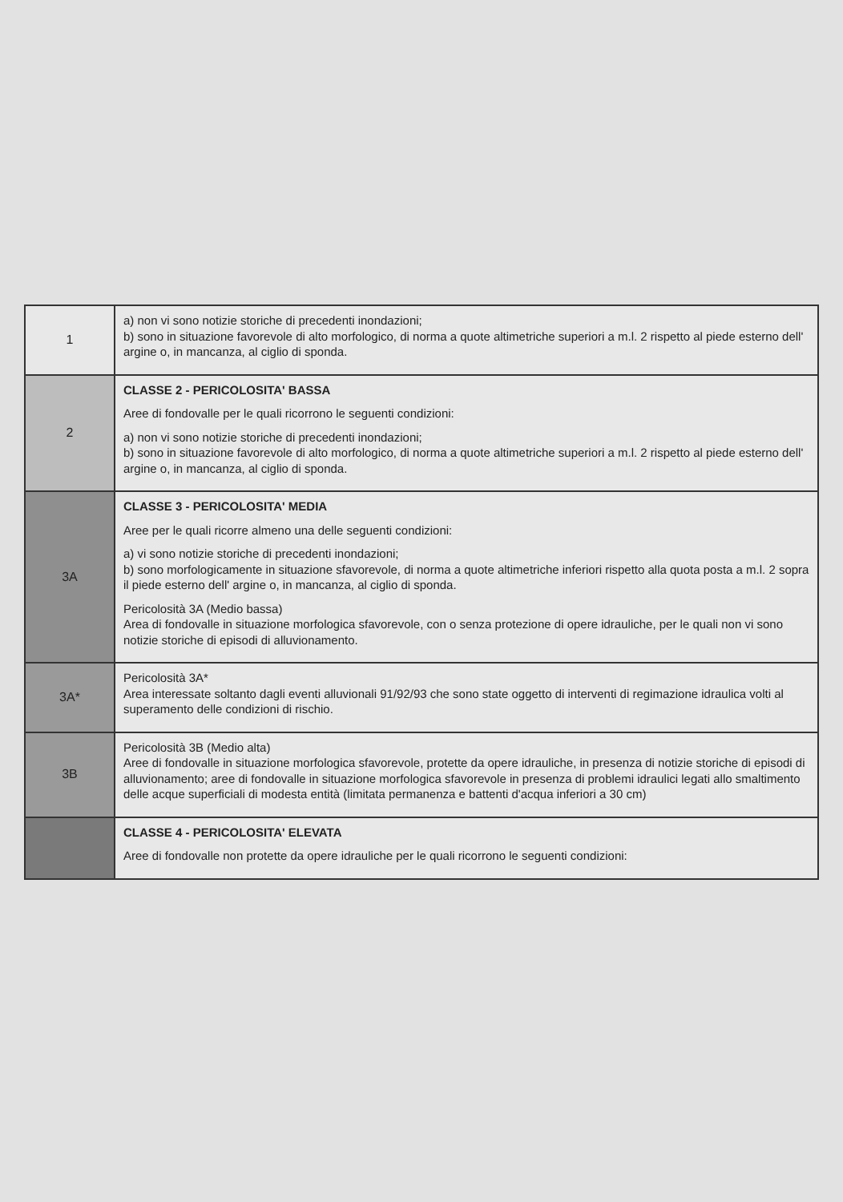| 1 | a) non vi sono notizie storiche di precedenti inondazioni; b) sono in situazione favorevole di alto morfologico, di norma a quote altimetriche superiori a m.l. 2 rispetto al piede esterno dell' argine o, in mancanza, al ciglio di sponda. |
| 2 | CLASSE 2 - PERICOLOSITA' BASSA Aree di fondovalle per le quali ricorrono le seguenti condizioni: a) non vi sono notizie storiche di precedenti inondazioni; b) sono in situazione favorevole di alto morfologico, di norma a quote altimetriche superiori a m.l. 2 rispetto al piede esterno dell' argine o, in mancanza, al ciglio di sponda. |
| 3A | CLASSE 3 - PERICOLOSITA' MEDIA Aree per le quali ricorre almeno una delle seguenti condizioni: a) vi sono notizie storiche di precedenti inondazioni; b) sono morfologicamente in situazione sfavorevole, di norma a quote altimetriche inferiori rispetto alla quota posta a m.l. 2 sopra il piede esterno dell' argine o, in mancanza, al ciglio di sponda. Pericolosità 3A (Medio bassa) Area di fondovalle in situazione morfologica sfavorevole, con o senza protezione di opere idrauliche, per le quali non vi sono notizie storiche di episodi di alluvionamento. |
| 3A* | Pericolosità 3A* Area interessate soltanto dagli eventi alluvionali 91/92/93 che sono state oggetto di interventi di regimazione idraulica volti al superamento delle condizioni di rischio. |
| 3B | Pericolosità 3B (Medio alta) Aree di fondovalle in situazione morfologica sfavorevole, protette da opere idrauliche, in presenza di notizie storiche di episodi di alluvionamento; aree di fondovalle in situazione morfologica sfavorevole in presenza di problemi idraulici legati allo smaltimento delle acque superficiali di modesta entità (limitata permanenza e battenti d'acqua inferiori a 30 cm) |
| | CLASSE 4 - PERICOLOSITA' ELEVATA Aree di fondovalle non protette da opere idrauliche per le quali ricorrono le seguenti condizioni: |